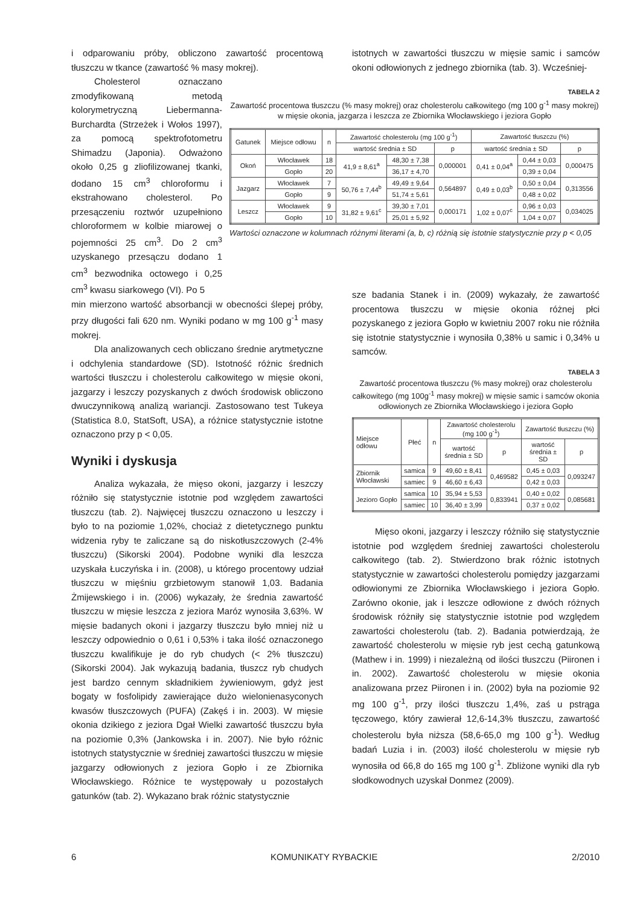i odparowaniu próby, obliczono zawartość procentową tłuszczu w tkance (zawartość % masy mokrej).
Cholesterol oznaczano zmodyfikowaną metodą kolorymetryczną Liebermanna-Burchardta (Strzeżek i Wołos 1997), za pomocą spektrofotometru Shimadzu (Japonia). Odważono około 0,25 g zliofilizowanej tkanki, dodano 15 cm<sup>3</sup> chloroformu i ekstrahowano cholesterol. Po przesączeniu roztwór uzupełniono chloroformem w kolbie miarowej o pojemności 25 cm<sup>3</sup>. Do 2 cm<sup>3</sup> uzyskanego przesączu dodano 1 cm<sup>3</sup> bezwodnika octowego i 0,25 cm<sup>3</sup> kwasu siarkowego (VI). Po 5
min mierzono wartość absorbancji w obecności ślepej próby, przy długości fali 620 nm. Wyniki podano w mg 100 g<sup>-1</sup> masy mokrej.
Dla analizowanych cech obliczano średnie arytmetyczne i odchylenia standardowe (SD). Istotność różnic średnich wartości tłuszczu i cholesterolu całkowitego w mięsie okoni, jazgarzy i leszczy pozyskanych z dwóch środowisk obliczono dwuczynnikową analizą wariancji. Zastosowano test Tukeya (Statistica 8.0, StatSoft, USA), a różnice statystycznie istotne oznaczono przy p < 0,05.
Wyniki i dyskusja
Analiza wykazała, że mięso okoni, jazgarzy i leszczy różniło się statystycznie istotnie pod względem zawartości tłuszczu (tab. 2). Najwięcej tłuszczu oznaczono u leszczy i było to na poziomie 1,02%, chociaż z dietetycznego punktu widzenia ryby te zaliczane są do niskotłuszczowych (2-4% tłuszczu) (Sikorski 2004). Podobne wyniki dla leszcza uzyskała Łuczyńska i in. (2008), u którego procentowy udział tłuszczu w mięśniu grzbietowym stanowił 1,03. Badania Żmijewskiego i in. (2006) wykazały, że średnia zawartość tłuszczu w mięsie leszcza z jeziora Maróz wynosiła 3,63%. W mięsie badanych okoni i jazgarzy tłuszczu było mniej niż u leszczy odpowiednio o 0,61 i 0,53% i taka ilość oznaczonego tłuszczu kwalifikuje je do ryb chudych (< 2% tłuszczu) (Sikorski 2004). Jak wykazują badania, tłuszcz ryb chudych jest bardzo cennym składnikiem żywieniowym, gdyż jest bogaty w fosfolipidy zawierające dużo wielonienasyconych kwasów tłuszczowych (PUFA) (Zakęś i in. 2003). W mięsie okonia dzikiego z jeziora Dgał Wielki zawartość tłuszczu była na poziomie 0,3% (Jankowska i in. 2007). Nie było różnic istotnych statystycznie w średniej zawartości tłuszczu w mięsie jazgarzy odłowionych z jeziora Gopło i ze Zbiornika Włocławskiego. Różnice te występowały u pozostałych gatunków (tab. 2). Wykazano brak różnic statystycznie
istotnych w zawartości tłuszczu w mięsie samic i samców okoni odłowionych z jednego zbiornika (tab. 3). Wcześniej-
TABELA 2
Zawartość procentowa tłuszczu (% masy mokrej) oraz cholesterolu całkowitego (mg 100 g<sup>-1</sup> masy mokrej) w mięsie okonia, jazgarza i leszcza ze Zbiornika Włocławskiego i jeziora Gopło
| Gatunek | Miejsce odłowu | n | Zawartość cholesterolu (mg 100 g<sup>-1</sup>) | | | Zawartość tłuszczu (%) | | |
| --- | --- | --- | --- | --- | --- | --- | --- | --- |
| | | | wartość średnia ± SD | | p | wartość średnia ± SD | | p |
| Okoń | Włocławek | 18 | 41,9 ± 8,61<sup>a</sup> | 48,30 ± 7,38 | 0,000001 | 0,41 ± 0,04<sup>a</sup> | 0,44 ± 0,03 | 0,000475 |
| | Gopło | 20 | | 36,17 ± 4,70 | | | 0,39 ± 0,04 | |
| Jazgarz | Włocławek | 7 | 50,76 ± 7,44<sup>b</sup> | 49,49 ± 9,64 | 0,564897 | 0,49 ± 0,03<sup>b</sup> | 0,50 ± 0,04 | 0,313556 |
| | Gopło | 9 | | 51,74 ± 5,61 | | | 0,48 ± 0,02 | |
| Leszcz | Włocławek | 9 | 31,82 ± 9,61<sup>c</sup> | 39,30 ± 7,01 | 0,000171 | 1,02 ± 0,07<sup>c</sup> | 0,96 ± 0,03 | 0,034025 |
| | Gopło | 10 | | 25,01 ± 5,92 | | | 1,04 ± 0,07 | |
Wartości oznaczone w kolumnach różnymi literami (a, b, c) różnią się istotnie statystycznie przy p < 0,05
sze badania Stanek i in. (2009) wykazały, że zawartość procentowa tłuszczu w mięsie okonia różnej płci pozyskanego z jeziora Gopło w kwietniu 2007 roku nie różniła się istotnie statystycznie i wynosiła 0,38% u samic i 0,34% u samców.
TABELA 3
Zawartość procentowa tłuszczu (% masy mokrej) oraz cholesterolu całkowitego (mg 100g<sup>-1</sup> masy mokrej) w mięsie samic i samców okonia odłowionych ze Zbiornika Włocławskiego i jeziora Gopło
| Miejsce odłowu | Płeć | n | Zawartość cholesterolu (mg 100 g<sup>-1</sup>) | | Zawartość tłuszczu (%) | |
| --- | --- | --- | --- | --- | --- | --- |
| | | | wartość średnia ± SD | p | wartość średnia ± SD | p |
| Zbiornik Włocławski | samica | 9 | 49,60 ± 8,41 | 0,469582 | 0,45 ± 0,03 | 0,093247 |
| | samiec | 9 | 46,60 ± 6,43 | | 0,42 ± 0,03 | |
| Jezioro Gopło | samica | 10 | 35,94 ± 5,53 | 0,833941 | 0,40 ± 0,02 | 0,085681 |
| | samiec | 10 | 36,40 ± 3,99 | | 0,37 ± 0,02 | |
Mięso okoni, jazgarzy i leszczy różniło się statystycznie istotnie pod względem średniej zawartości cholesterolu całkowitego (tab. 2). Stwierdzono brak różnic istotnych statystycznie w zawartości cholesterolu pomiędzy jazgarzami odłowionymi ze Zbiornika Włocławskiego i jeziora Gopło. Zarówno okonie, jak i leszcze odłowione z dwóch różnych środowisk różniły się statystycznie istotnie pod względem zawartości cholesterolu (tab. 2). Badania potwierdzają, że zawartość cholesterolu w mięsie ryb jest cechą gatunkową (Mathew i in. 1999) i niezależną od ilości tłuszczu (Piironen i in. 2002). Zawartość cholesterolu w mięsie okonia analizowana przez Piironen i in. (2002) była na poziomie 92 mg 100 g<sup>-1</sup>, przy ilości tłuszczu 1,4%, zaś u pstrąga tęczowego, który zawierał 12,6-14,3% tłuszczu, zawartość cholesterolu była niższa (58,6-65,0 mg 100 g<sup>-1</sup>). Według badań Luzia i in. (2003) ilość cholesterolu w mięsie ryb wynosiła od 66,8 do 165 mg 100 g<sup>-1</sup>. Zbliżone wyniki dla ryb słodkowodnych uzyskał Donmez (2009).
6 KOMUNIKATY RYBACKIE 2/2010